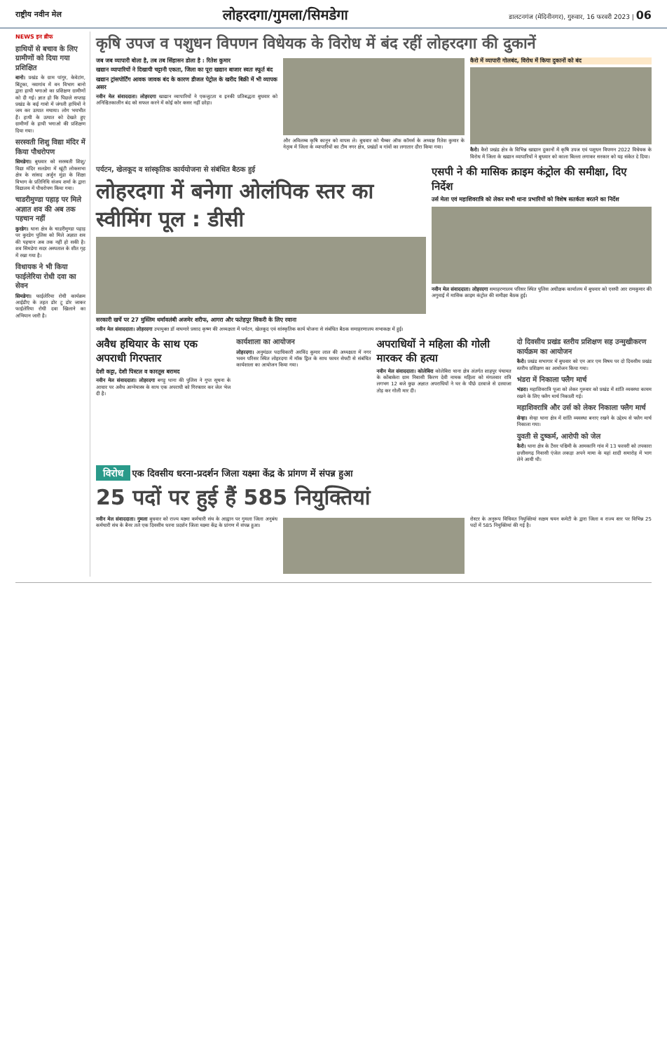राष्ट्रीय नवीन मेल लोहरदगा/गुमला/सिमडेगा डालटनगंज (मेदिनीनगर), गुरुवार, 16 फरवरी 2023 | 06
NEWS इन ब्रीफ
हाथियों से बचाव के लिए ग्रामीणों को दिया गया प्रशिक्षित
बानो। प्रखंड के ग्राम पांगुर, केवेटांग, बिंटूका, नवागांव में वन विभाग बानो द्वारा हाथी भगाओ का प्रशिक्षण ग्रामीणों को दी गई। ज्ञात हो कि पिछले सप्ताह प्रखंड के कई गावो में जंगली हाथियों ने जम कर उत्पात मचाया। लोग भयभीत हैं। हाथी के उत्पात को देखते हुए ग्रामीणों के हाथी भगाओ की प्रशिक्षण दिया गया।
सरस्वती शिशु विद्या मंदिर में किया पौधरोपण
सिमडेगा। बुधवार को सरस्वती शिशु/विद्या मंदिर सलडेगा में खूंटी लोकसभा क्षेत्र के सांसद अर्जुन मुंडा के शिक्षा विभाग के प्रतिनिधि संजय शर्मा के द्वारा विद्यालय में पौधरोपण किया गया।
चाडरीमुण्डा पहाड़ पर मिले अज्ञात शव की अब तक पहचान नहीं
कुरडेग। थाना क्षेत्र के चाडरीमुण्डा पहाड़ पर कुरडेग पुलिस को मिले अज्ञात शव की पहचान अब तक नहीं हो सकी है। शव सिमडेगा सदर अस्पताल के शीत गृह में रखा गया है।
विधायक ने भी किया फाईलेरिया रोधी दवा का सेवन
सिमडेगा। फाईलेरिया रोधी कार्यक्रम आईडीए के तहत डोर टू डोर जाकर फाईलेरिया रोधी दवा खिलाने का अभियान जारी है।
कृषि उपज व पशुधन विपणन विधेयक के विरोध में बंद रहीं लोहरदगा की दुकानें
जब जब व्यापारी बोला है, तब तब सिंहासन डोला है : रितेश कुमार
खद्यान व्यापारियों ने दिखायी चट्टानी एकता, जिला का पूरा खद्यान बाजार स्वतः स्फूर्त बंद
खद्यान ट्रांसपोर्टिंग आवक जावक बंद के कारण डीजल पेट्रोल के खरीद बिक्री में भी व्यापक असर
नवीन मेल संवाददाता। लोहरदगा खाद्यान व्यापारियों ने एकजुटता व इनकी प्रतिबद्धता बुधवार को अनिश्चितकालीन बंद को सफल करने में कोई कोर कसर नहीं छोड़ा।
और अविलम्ब कृषि कानून को वापस ले। बुधवार को चैम्बर ऑफ कॉमर्स के अध्यक्ष रितेश कुमार के नेतृत्व में जिला के व्यापारियों का टीम नगर क्षेत्र, प्रखंडों व गांवों का लगातार दौरा किया गया।
कैरो में व्यापारी गोलबंद, विरोध में किया दुकानों को बंद
कैरो। कैरो प्रखंड क्षेत्र के विभिन्न खाद्यान दुकानों में कृषि उपज एवं पशुधन विपणन 2022 विधेयक के विरोध में जिला के खद्यान व्यापारियों ने बुधवार को काला बिल्ला लगाकर सरकार को यह संकेत दे दिया।
पर्यटन, खेलकूद व सांस्कृतिक कार्ययोजना से संबंधित बैठक हुई
लोहरदगा में बनेगा ओलंपिक स्तर का स्वीमिंग पूल : डीसी
सरकारी खर्चे पर 27 मुस्लिम धर्मावलंबी अजमेर शरीफ, आगरा और फतेहपुर सिकरी के लिए रवाना
नवीन मेल संवाददाता। लोहरदगा उपायुक्त डॉ वाघमारे प्रसाद कृष्ण की अध्यक्षता में पर्यटन, खेलकूद एवं सांस्कृतिक कार्य योजना से संबंधित बैठक समाहरणालय सभाकक्ष में हुई।
एसपी ने की मासिक क्राइम कंट्रोल की समीक्षा, दिए निर्देश
उर्स मेला एवं महाशिवरात्रि को लेकर सभी थाना प्रभारियों को विशेष सतर्कता बरतने का निर्देश
नवीन मेल संवाददाता। लोहरदगा समाहरणालय परिसर स्थित पुलिस अधीक्षक कार्यालय में बुधवार को एसपी आर रामकुमार की अगुवाई में मासिक क्राइम कंट्रोल की समीक्षा बैठक हुई।
अवैध हथियार के साथ एक अपराधी गिरफ्तार
देशी कट्टा, देशी पिस्टल व कारतूस बरामद
नवीन मेल संवाददाता। लोहरदगा बगड़ू थाना की पुलिस ने गुप्त सूचना के आधार पर अवैध आग्नेयास्त्र के साथ एक अपराधी को गिरफ्तार कर जेल भेज दी है।
कार्यशाला का आयोजन
लोहरदगा। अनुमंडल पदाधिकारी अरविंद कुमार लाल की अध्यक्षता में नगर भवन परिसर स्थित लोहरदगा में मॉक ड्रिल के साथ फायर सेफ्टी से संबंधित कार्यशाला का आयोजन किया गया।
अपराधियों ने महिला की गोली मारकर की हत्या
नवीन मेल संवाददाता। कोलेबिरा कोलेबिरा थाना क्षेत्र अंतर्गत शाहपुर पंचायत के कोंबाकेरा ग्राम निवासी किरण देवी नामक महिला को मंगलवार रात्रि लगभग 12 बजे कुछ अज्ञात अपराधियों ने घर के पीछे दरवाजे से दरवाजा तोड़ कर गोली मार दी।
दो दिवसीय प्रखंड स्तरीय प्रशिक्षण सह उन्मुखीकरण कार्यक्रम का आयोजन
कैरो। प्रखंड सभागार में बुधवार को एन आर एम विषय पर दो दिवसीय प्रखंड स्तरीय प्रशिक्षण का आयोजन किया गया।
भंडरा में निकाला फ्लैग मार्च
भंडरा। महाशिवरात्रि पूजा को लेकर गुरुवार को प्रखंड में शांति व्यवस्था कायम रखने के लिए फ्लैग मार्च निकाली गई।
महाशिवरात्रि और उर्स को लेकर निकाला फ्लैग मार्च
सेन्हा। सेन्हा थाना क्षेत्र में शांति व्यवस्था बनाए रखने के उद्देश्य से फ्लैग मार्च निकाला गया।
युवती से दुष्कर्म, आरोपी को जेल
कैरो। थाना क्षेत्र के टैंसर पश्चिमी के आमकानि गांव में 13 फरवरी को तपकारा छत्तीसगढ़ निवासी एंजेल लकड़ा अपने मामा के यहां शादी समारोह में भाग लेने आयी थी।
विरोध एक दिवसीय धरना-प्रदर्शन जिला यक्ष्मा केंद्र के प्रांगण में संपन्न हुआ
25 पदों पर हुई हैं 585 नियुक्तियां
नवीन मेल संवाददाता। गुमला बुधवार को राज्य यक्ष्मा कर्मचारी संघ के आह्वान पर गुमला जिला अनुबंध कर्मचारी संघ के बैनर तले एक दिवसीय धरना प्रदर्शन जिला यक्ष्मा केंद्र के प्रांगण में संपन्न हुआ।
रोस्टर के अनुरूप विधिवत नियुक्तियां सक्षम चयन कमेटी के द्वारा जिला व राज्य स्तर पर विभिन्न 25 पदों में 585 नियुक्तियां की गई है।